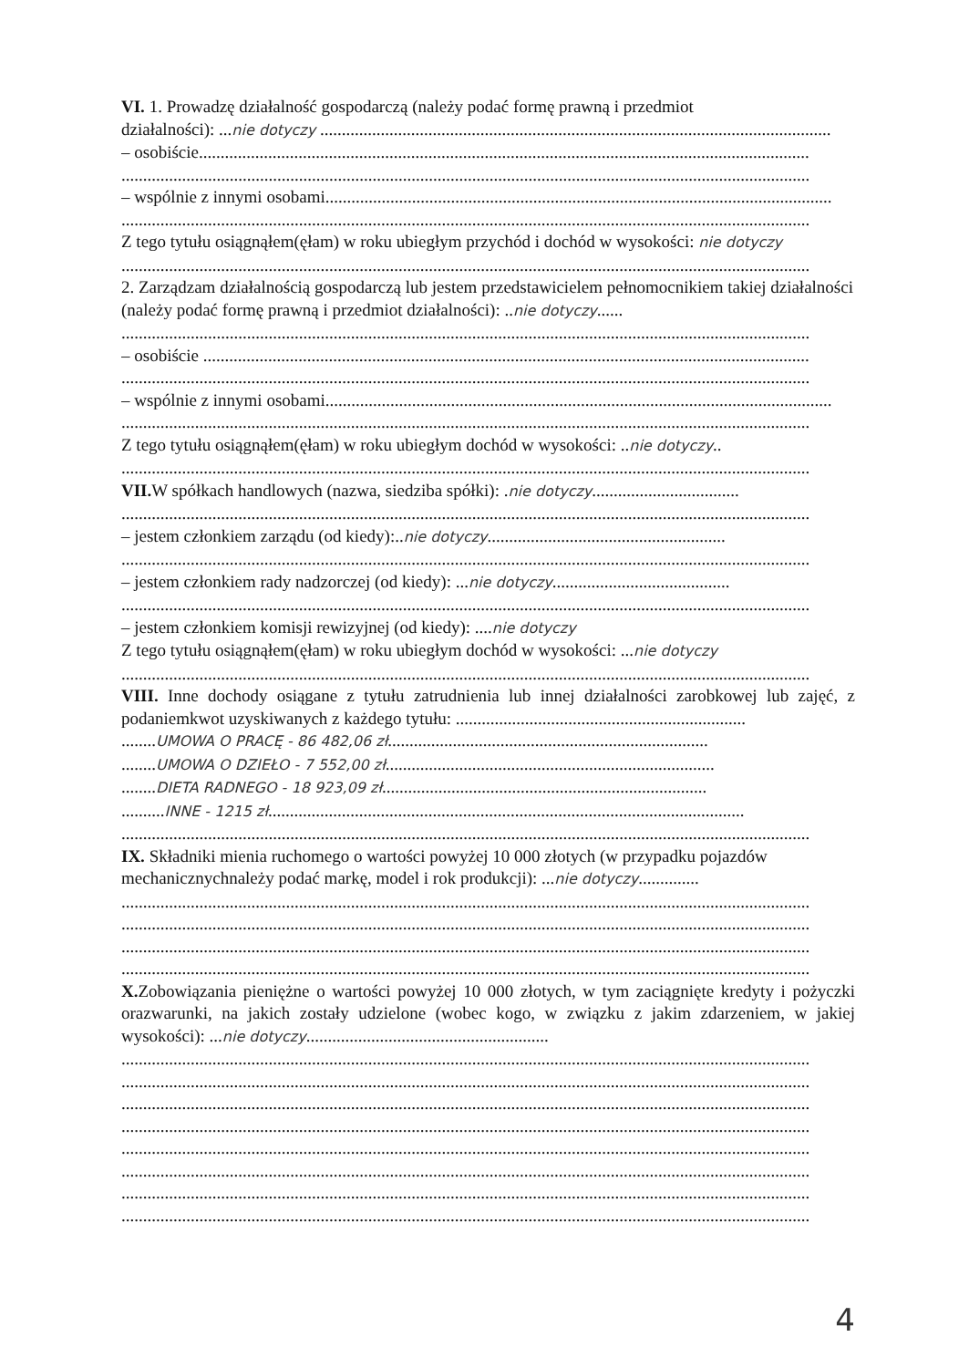VI. 1. Prowadzę działalność gospodarczą (należy podać formę prawną i przedmiot
działalności): ...nie dotyczy ......................................................................................................................
– osobiście.............................................................................................................................................
...............................................................................................................................................................
– wspólnie z innymi osobami.....................................................................................................................
...............................................................................................................................................................
Z tego tytułu osiągnąłem(ęłam) w roku ubiegłym przychód i dochód w wysokości: nie dotyczy
...............................................................................................................................................................
2. Zarządzam działalnością gospodarczą lub jestem przedstawicielem pełnomocnikiem takiej działalności (należy podać formę prawną i przedmiot działalności): ..nie dotyczy......
...............................................................................................................................................................
– osobiście ............................................................................................................................................
...............................................................................................................................................................
– wspólnie z innymi osobami.....................................................................................................................
...............................................................................................................................................................
Z tego tytułu osiągnąłem(ęłam) w roku ubiegłym dochód w wysokości: ..nie dotyczy..
...............................................................................................................................................................
VII. W spółkach handlowych (nazwa, siedziba spółki): .nie dotyczy..................................
...............................................................................................................................................................
– jestem członkiem zarządu (od kiedy):..nie dotyczy.......................................................
...............................................................................................................................................................
– jestem członkiem rady nadzorczej (od kiedy): ...nie dotyczy.........................................
...............................................................................................................................................................
– jestem członkiem komisji rewizyjnej (od kiedy): ....nie dotyczy
Z tego tytułu osiągnąłem(ęłam) w roku ubiegłym dochód w wysokości: ...nie dotyczy
...............................................................................................................................................................
VIII. Inne dochody osiągane z tytułu zatrudnienia lub innej działalności zarobkowej lub zajęć, z podaniemkwot uzyskiwanych z każdego tytułu: ...................................................................
........UMOWA O PRACĘ - 86 482,06 zł..........................................................................
........UMOWA O DZIEŁO - 7 552,00 zł............................................................................
........DIETA RADNEGO - 18 923,09 zł...........................................................................
..........INNE - 1215 zł..............................................................................................................
...............................................................................................................................................................
IX. Składniki mienia ruchomego o wartości powyżej 10 000 złotych (w przypadku pojazdów mechanicznychnależy podać markę, model i rok produkcji): ...nie dotyczy..............
...............................................................................................................................................................
...............................................................................................................................................................
...............................................................................................................................................................
...............................................................................................................................................................
X. Zobowiązania pieniężne o wartości powyżej 10 000 złotych, w tym zaciągnięte kredyty i pożyczki orazwarunki, na jakich zostały udzielone (wobec kogo, w związku z jakim zdarzeniem, w jakiej wysokości): ...nie dotyczy........................................................
...............................................................................................................................................................
...............................................................................................................................................................
...............................................................................................................................................................
...............................................................................................................................................................
...............................................................................................................................................................
...............................................................................................................................................................
...............................................................................................................................................................
...............................................................................................................................................................
4